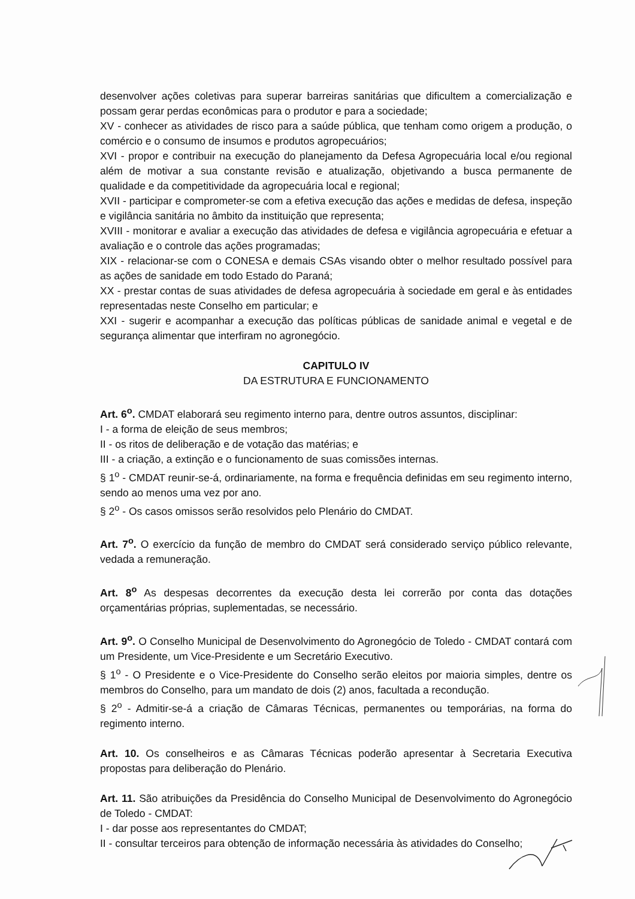desenvolver ações coletivas para superar barreiras sanitárias que dificultem a comercialização e possam gerar perdas econômicas para o produtor e para a sociedade;
XV - conhecer as atividades de risco para a saúde pública, que tenham como origem a produção, o comércio e o consumo de insumos e produtos agropecuários;
XVI - propor e contribuir na execução do planejamento da Defesa Agropecuária local e/ou regional além de motivar a sua constante revisão e atualização, objetivando a busca permanente de qualidade e da competitividade da agropecuária local e regional;
XVII - participar e comprometer-se com a efetiva execução das ações e medidas de defesa, inspeção e vigilância sanitária no âmbito da instituição que representa;
XVIII - monitorar e avaliar a execução das atividades de defesa e vigilância agropecuária e efetuar a avaliação e o controle das ações programadas;
XIX - relacionar-se com o CONESA e demais CSAs visando obter o melhor resultado possível para as ações de sanidade em todo Estado do Paraná;
XX - prestar contas de suas atividades de defesa agropecuária à sociedade em geral e às entidades representadas neste Conselho em particular; e
XXI - sugerir e acompanhar a execução das políticas públicas de sanidade animal e vegetal e de segurança alimentar que interfiram no agronegócio.
CAPITULO IV
DA ESTRUTURA E FUNCIONAMENTO
Art. 6<sup>o</sup>. CMDAT elaborará seu regimento interno para, dentre outros assuntos, disciplinar:
I - a forma de eleição de seus membros;
II - os ritos de deliberação e de votação das matérias; e
III - a criação, a extinção e o funcionamento de suas comissões internas.
§ 1<sup>o</sup> - CMDAT reunir-se-á, ordinariamente, na forma e frequência definidas em seu regimento interno, sendo ao menos uma vez por ano.
§ 2<sup>o</sup> - Os casos omissos serão resolvidos pelo Plenário do CMDAT.
Art. 7<sup>o</sup>. O exercício da função de membro do CMDAT será considerado serviço público relevante, vedada a remuneração.
Art. 8<sup>o</sup> As despesas decorrentes da execução desta lei correrão por conta das dotações orçamentárias próprias, suplementadas, se necessário.
Art. 9<sup>o</sup>. O Conselho Municipal de Desenvolvimento do Agronegócio de Toledo - CMDAT contará com um Presidente, um Vice-Presidente e um Secretário Executivo.
§ 1<sup>o</sup> - O Presidente e o Vice-Presidente do Conselho serão eleitos por maioria simples, dentre os membros do Conselho, para um mandato de dois (2) anos, facultada a recondução.
§ 2<sup>o</sup> - Admitir-se-á a criação de Câmaras Técnicas, permanentes ou temporárias, na forma do regimento interno.
Art. 10. Os conselheiros e as Câmaras Técnicas poderão apresentar à Secretaria Executiva propostas para deliberação do Plenário.
Art. 11. São atribuições da Presidência do Conselho Municipal de Desenvolvimento do Agronegócio de Toledo - CMDAT:
I - dar posse aos representantes do CMDAT;
II - consultar terceiros para obtenção de informação necessária às atividades do Conselho;